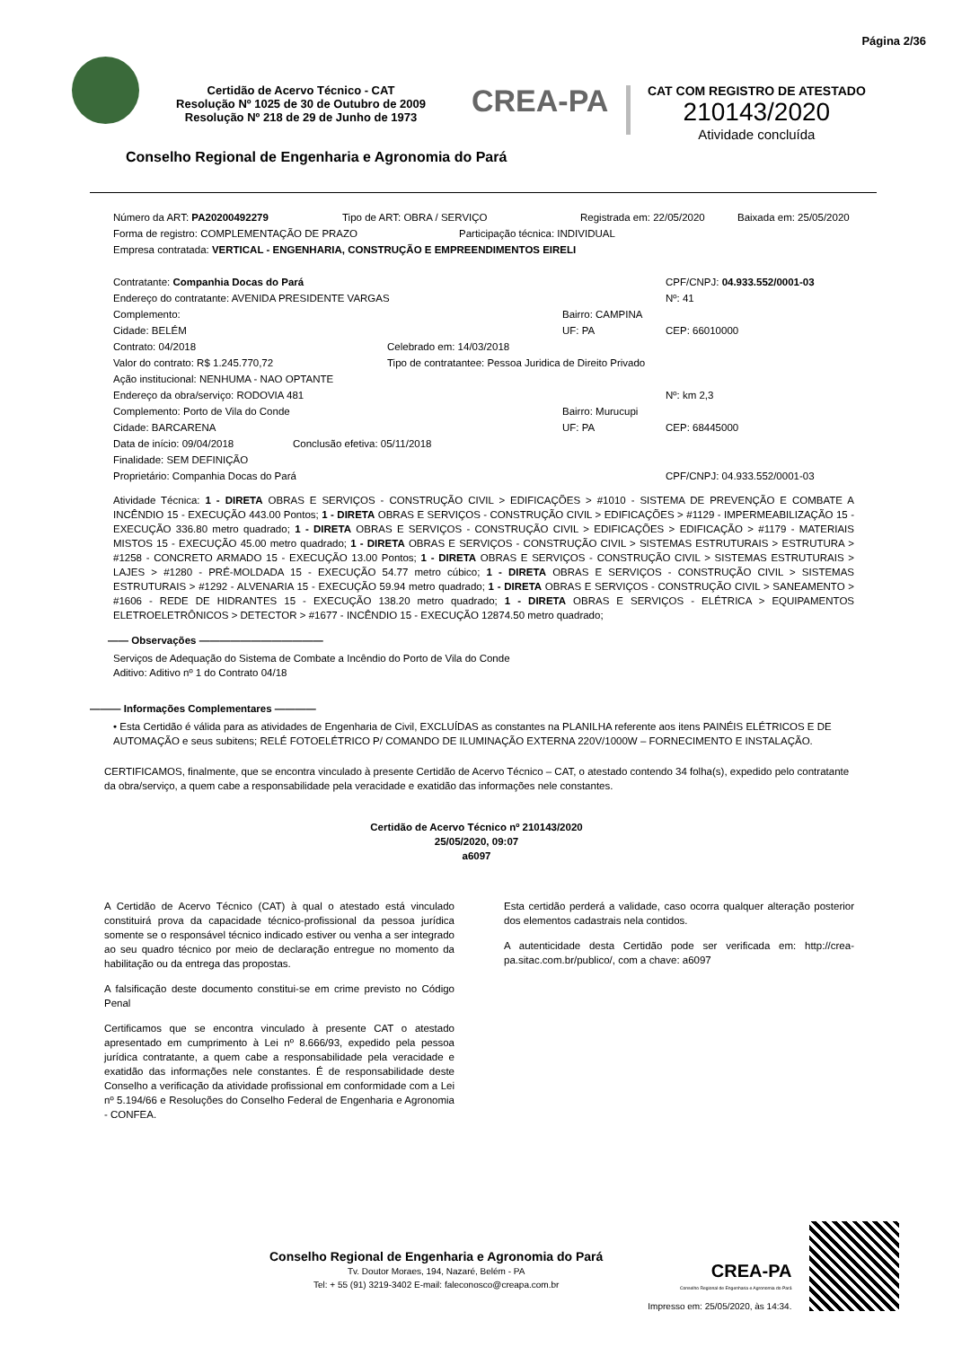Página 2/36
Certidão de Acervo Técnico - CAT
Resolução Nº 1025 de 30 de Outubro de 2009
Resolução Nº 218 de 29 de Junho de 1973
CREA-PA
CAT COM REGISTRO DE ATESTADO
210143/2020
Atividade concluída
Conselho Regional de Engenharia e Agronomia do Pará
Número da ART: PA20200492279 Tipo de ART: OBRA / SERVIÇO Registrada em: 22/05/2020 Baixada em: 25/05/2020
Forma de registro: COMPLEMENTAÇÃO DE PRAZO Participação técnica: INDIVIDUAL
Empresa contratada: VERTICAL - ENGENHARIA, CONSTRUÇÃO E EMPREENDIMENTOS EIRELI
Contratante: Companhia Docas do Pará CPF/CNPJ: 04.933.552/0001-03
Endereço do contratante: AVENIDA PRESIDENTE VARGAS Nº: 41
Complemento: Bairro: CAMPINA
Cidade: BELÉM UF: PA CEP: 66010000
Contrato: 04/2018 Celebrado em: 14/03/2018
Valor do contrato: R$ 1.245.770,72 Tipo de contratantee: Pessoa Juridica de Direito Privado
Ação institucional: NENHUMA - NAO OPTANTE
Endereço da obra/serviço: RODOVIA 481 Nº: km 2,3
Complemento: Porto de Vila do Conde Bairro: Murucupi
Cidade: BARCARENA UF: PA CEP: 68445000
Data de início: 09/04/2018 Conclusão efetiva: 05/11/2018
Finalidade: SEM DEFINIÇÃO
Proprietário: Companhia Docas do Pará CPF/CNPJ: 04.933.552/0001-03
Atividade Técnica: 1 - DIRETA OBRAS E SERVIÇOS - CONSTRUÇÃO CIVIL > EDIFICAÇÕES > #1010 - SISTEMA DE PREVENÇÃO E COMBATE A INCÊNDIO 15 - EXECUÇÃO 443.00 Pontos; 1 - DIRETA OBRAS E SERVIÇOS - CONSTRUÇÃO CIVIL > EDIFICAÇÕES > #1129 - IMPERMEABILIZAÇÃO 15 - EXECUÇÃO 336.80 metro quadrado; 1 - DIRETA OBRAS E SERVIÇOS - CONSTRUÇÃO CIVIL > EDIFICAÇÕES > EDIFICAÇÃO > #1179 - MATERIAIS MISTOS 15 - EXECUÇÃO 45.00 metro quadrado; 1 - DIRETA OBRAS E SERVIÇOS - CONSTRUÇÃO CIVIL > SISTEMAS ESTRUTURAIS > ESTRUTURA > #1258 - CONCRETO ARMADO 15 - EXECUÇÃO 13.00 Pontos; 1 - DIRETA OBRAS E SERVIÇOS - CONSTRUÇÃO CIVIL > SISTEMAS ESTRUTURAIS > LAJES > #1280 - PRÉ-MOLDADA 15 - EXECUÇÃO 54.77 metro cúbico; 1 - DIRETA OBRAS E SERVIÇOS - CONSTRUÇÃO CIVIL > SISTEMAS ESTRUTURAIS > #1292 - ALVENARIA 15 - EXECUÇÃO 59.94 metro quadrado; 1 - DIRETA OBRAS E SERVIÇOS - CONSTRUÇÃO CIVIL > SANEAMENTO > #1606 - REDE DE HIDRANTES 15 - EXECUÇÃO 138.20 metro quadrado; 1 - DIRETA OBRAS E SERVIÇOS - ELÉTRICA > EQUIPAMENTOS ELETROELETRÔNICOS > DETECTOR > #1677 - INCÊNDIO 15 - EXECUÇÃO 12874.50 metro quadrado;
—— Observações ————————————
Serviços de Adequação do Sistema de Combate a Incêndio do Porto de Vila do Conde
Aditivo: Aditivo nº 1 do Contrato 04/18
——— Informações Complementares ————
• Esta Certidão é válida para as atividades de Engenharia de Civil, EXCLUÍDAS as constantes na PLANILHA referente aos itens PAINÉIS ELÉTRICOS E DE AUTOMAÇÃO e seus subitens; RELÉ FOTOELÉTRICO P/ COMANDO DE ILUMINAÇÃO EXTERNA 220V/1000W – FORNECIMENTO E INSTALAÇÃO.
CERTIFICAMOS, finalmente, que se encontra vinculado à presente Certidão de Acervo Técnico – CAT, o atestado contendo 34 folha(s), expedido pelo contratante da obra/serviço, a quem cabe a responsabilidade pela veracidade e exatidão das informações nele constantes.
Certidão de Acervo Técnico nº 210143/2020
25/05/2020, 09:07
a6097
A Certidão de Acervo Técnico (CAT) à qual o atestado está vinculado constituirá prova da capacidade técnico-profissional da pessoa jurídica somente se o responsável técnico indicado estiver ou venha a ser integrado ao seu quadro técnico por meio de declaração entregue no momento da habilitação ou da entrega das propostas.
A falsificação deste documento constitui-se em crime previsto no Código Penal
Certificamos que se encontra vinculado à presente CAT o atestado apresentado em cumprimento à Lei nº 8.666/93, expedido pela pessoa jurídica contratante, a quem cabe a responsabilidade pela veracidade e exatidão das informações nele constantes. É de responsabilidade deste Conselho a verificação da atividade profissional em conformidade com a Lei nº 5.194/66 e Resoluções do Conselho Federal de Engenharia e Agronomia - CONFEA.
Esta certidão perderá a validade, caso ocorra qualquer alteração posterior dos elementos cadastrais nela contidos.
A autenticidade desta Certidão pode ser verificada em: http://crea-pa.sitac.com.br/publico/, com a chave: a6097
Conselho Regional de Engenharia e Agronomia do Pará
Tv. Doutor Moraes, 194, Nazaré, Belém - PA
Tel: + 55 (91) 3219-3402 E-mail: faleconosco@creapa.com.br
CREA-PA
Conselho Regional de Engenharia e Agronomia do Pará
Impresso em: 25/05/2020, às 14:34.